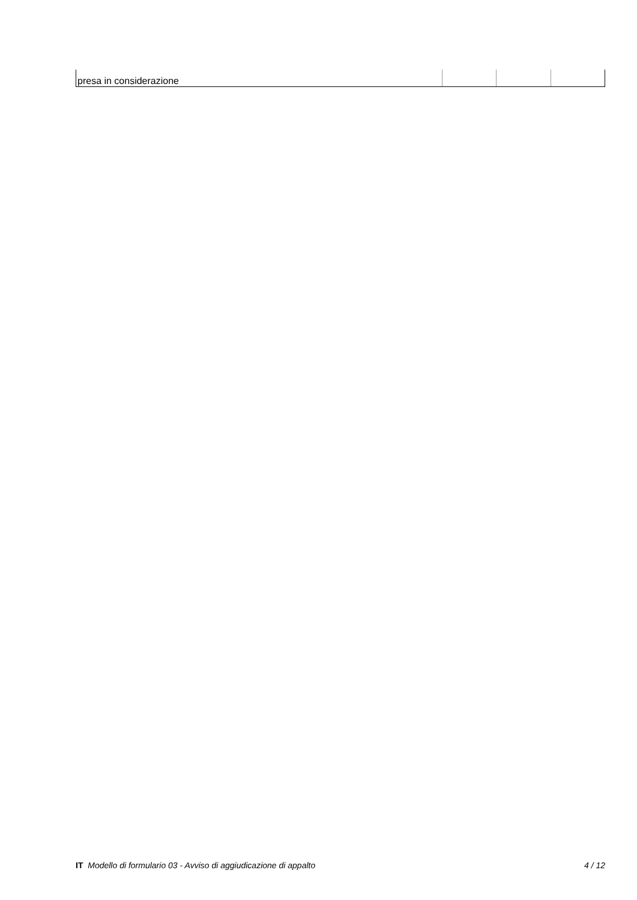| presa in considerazione | | | |
IT Modello di formulario 03 - Avviso di aggiudicazione di appalto 4 / 12